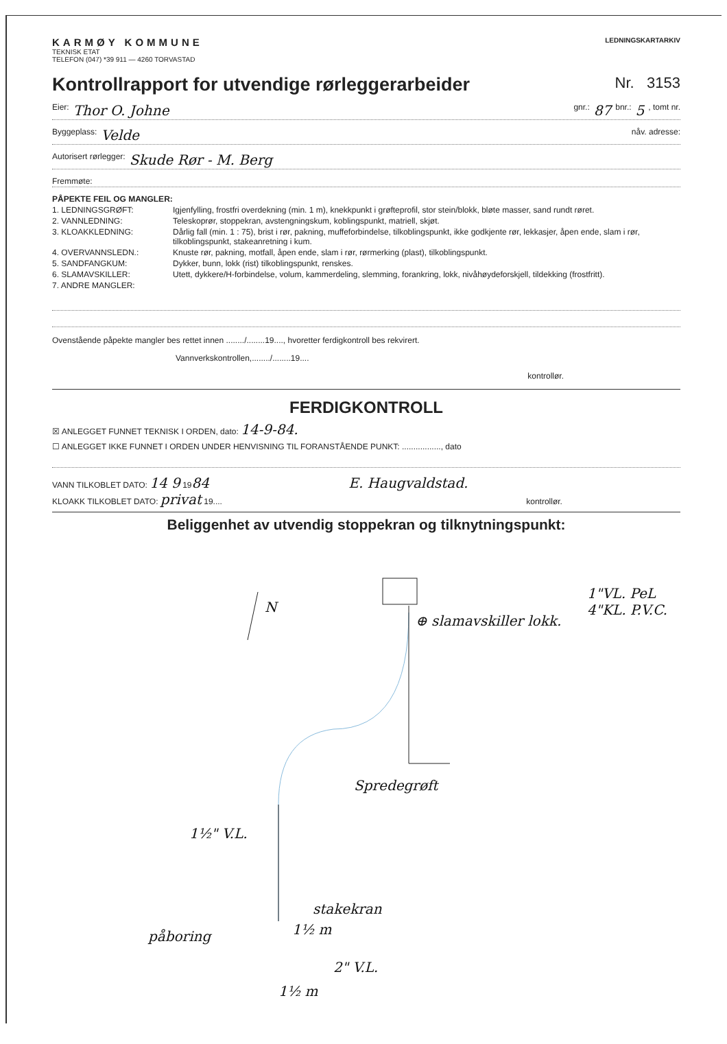KARMØY KOMMUNE
TEKNISK ETAT
TELEFON (047) *39 911 — 4260 TORVASTAD
LEDNINGSKARTARKIV
Kontrollrapport for utvendige rørleggerarbeider Nr. 3153
Eier: Thor O. Johne gnr.: 87 bnr.: 5, tomt nr.
Byggeplass: Velde nåv. adresse:
Autorisert rørlegger: Skude Rør - M. Berg
Fremmøte:
PÅPEKTE FEIL OG MANGLER:
1. LEDNINGSGRØFT: Igjenfylling, frostfri overdekning (min. 1 m), knekkpunkt i grøfteprofil, stor stein/blokk, bløte masser, sand rundt røret.
2. VANNLEDNING: Teleskoprør, stoppekran, avstengningskum, koblingspunkt, matriell, skjøt.
3. KLOAKKLEDNING: Dårlig fall (min. 1 : 75), brist i rør, pakning, muffeforbindelse, tilkoblingspunkt, ikke godkjente rør, lekkasjer, åpen ende, slam i rør, tilkoblingspunkt, stakeanretning i kum.
4. OVERVANNSLEDN.: Knuste rør, pakning, motfall, åpen ende, slam i rør, rørmerking (plast), tilkoblingspunkt.
5. SANDFANGKUM: Dykker, bunn, lokk (rist) tilkoblingspunkt, renskes.
6. SLAMAVSKILLER: Utett, dykkere/H-forbindelse, volum, kammerdeling, slemming, forankring, lokk, nivåhøydeforskjell, tildekking (frostfritt).
7. ANDRE MANGLER:
Ovenstående påpekte mangler bes rettet innen ......../........19...., hvoretter ferdigkontroll bes rekvirert.
Vannverkskontrollen,......../........19....
kontrollør.
FERDIGKONTROLL
☒ ANLEGGET FUNNET TEKNISK I ORDEN, dato: 14-9-84.
☐ ANLEGGET IKKE FUNNET I ORDEN UNDER HENVISNING TIL FORANSTÅENDE PUNKT: ................., dato
VANN TILKOBLET DATO: 14 9 1984 E. Haugvaldstad.
KLOAKK TILKOBLET DATO: privat 19.... kontrollør.
Beliggenhet av utvendig stoppekran og tilknytningspunkt:
N
⊕ slamavskiller lokk.
1"VL. PeL
4"KL. P.V.C.
Spredegrøft
1½" V.L.
stakekran
1½ m påboring
2" V.L.
1½ m